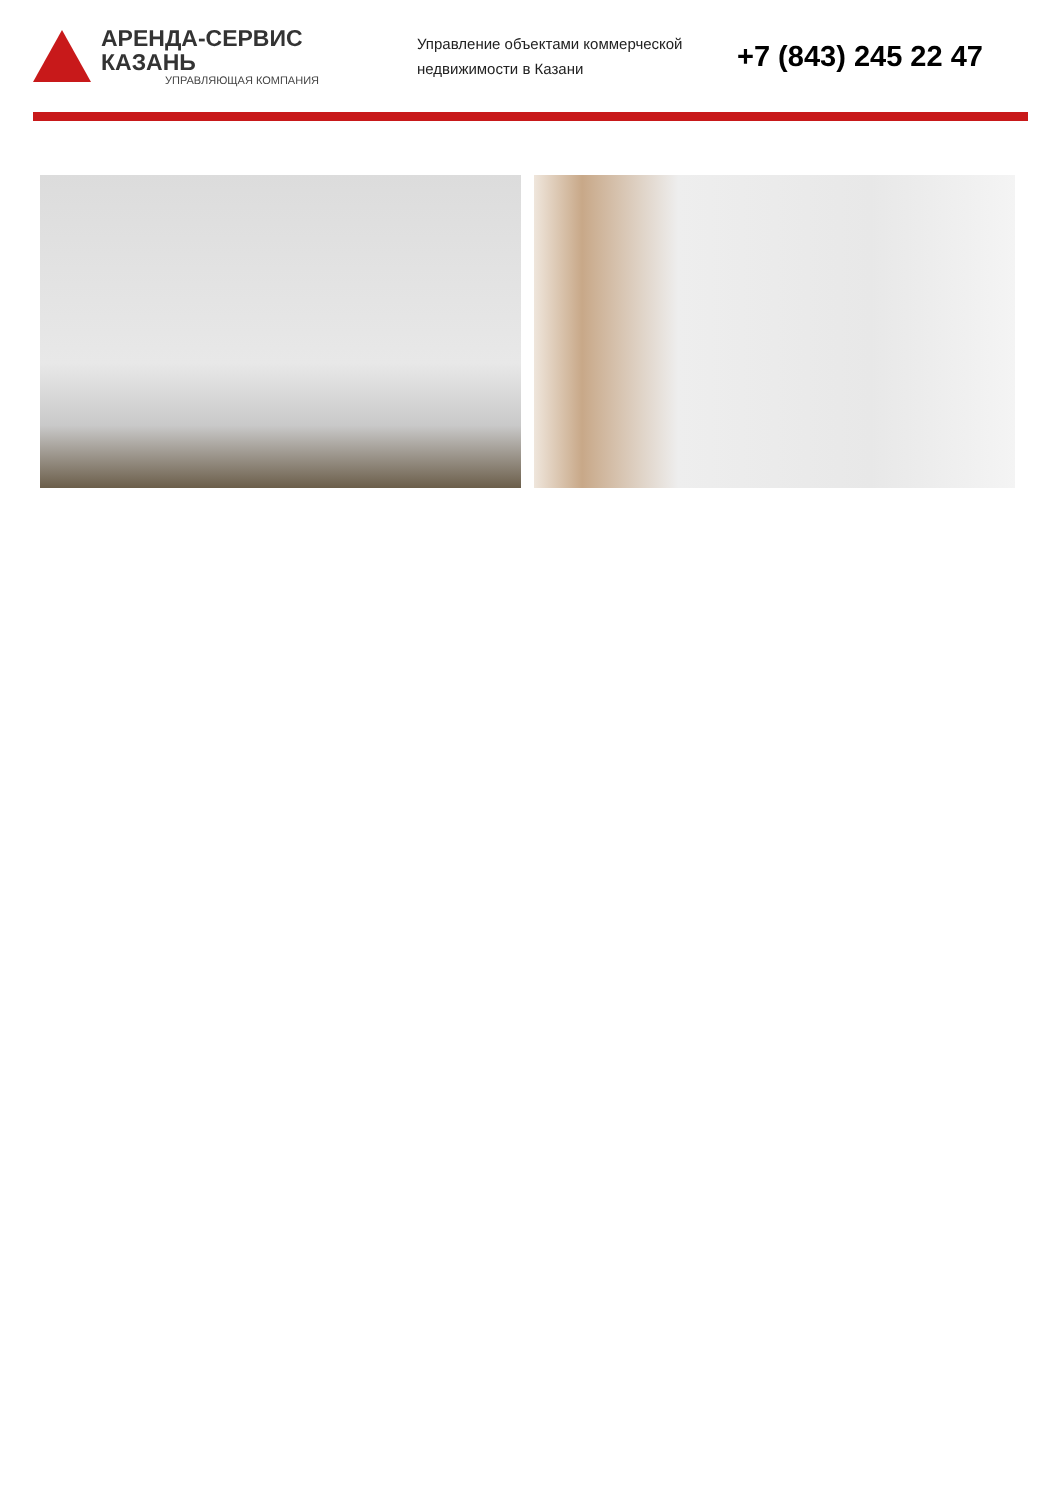АРЕНДА-СЕРВИС КАЗАНЬ
УПРАВЛЯЮЩАЯ КОМПАНИЯ
Управление объектами коммерческой недвижимости в Казани
+7 (843) 245 22 47